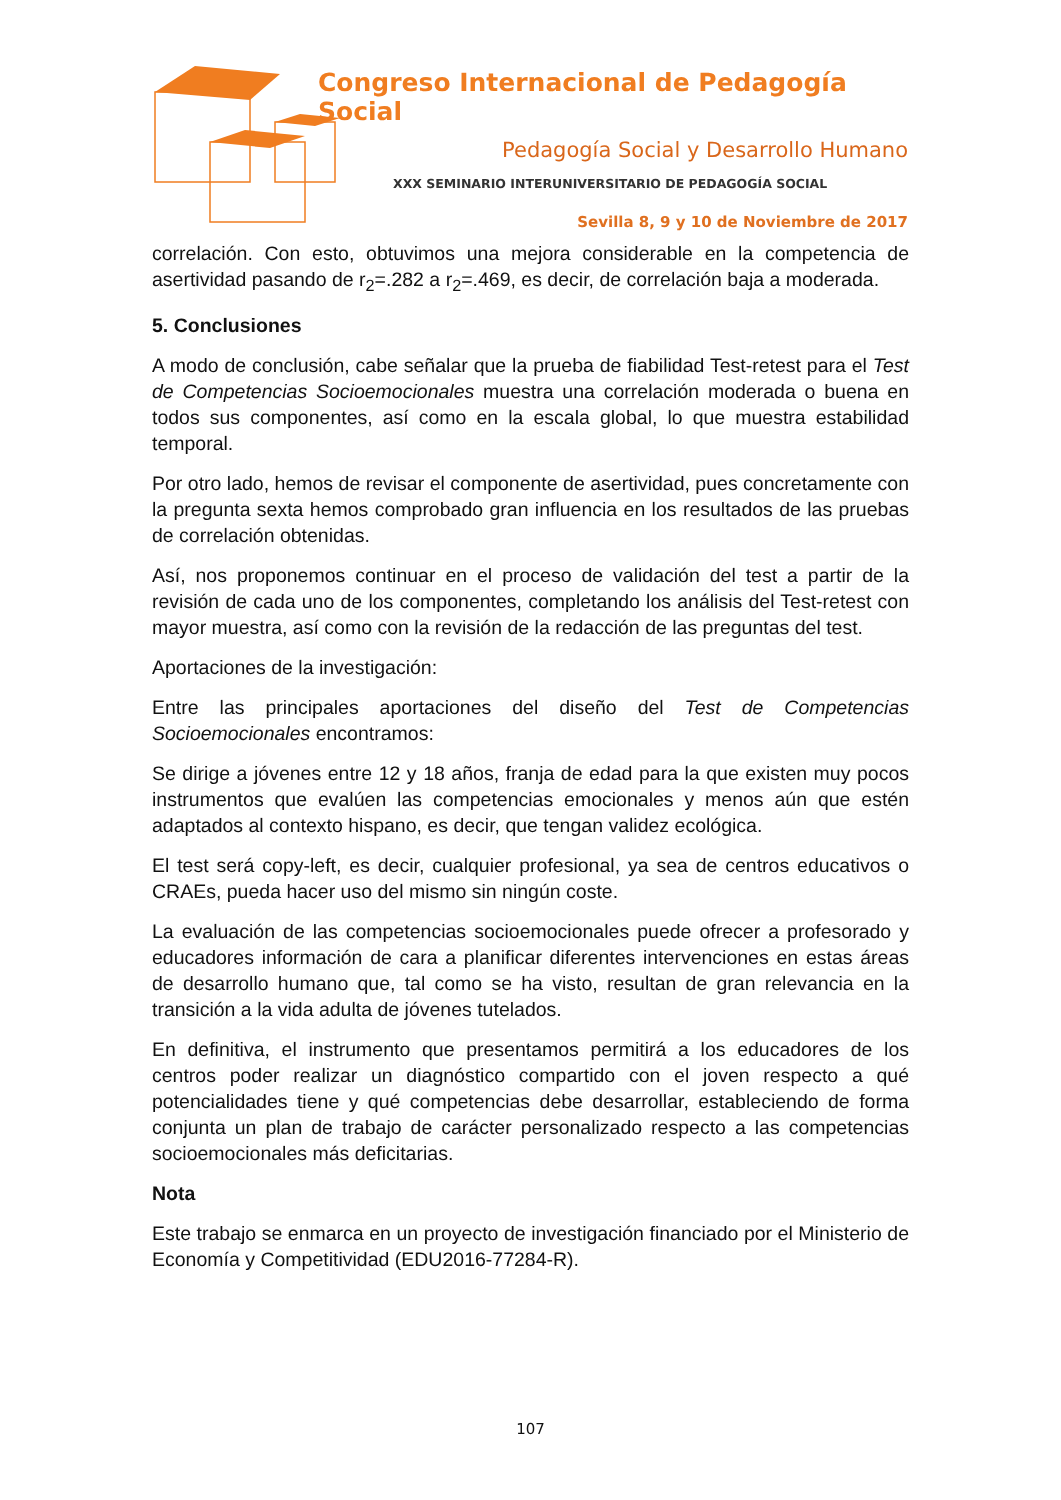Congreso Internacional de Pedagogía Social
Pedagogía Social y Desarrollo Humano
XXX SEMINARIO INTERUNIVERSITARIO DE PEDAGOGÍA SOCIAL
Sevilla 8, 9 y 10 de Noviembre de 2017
correlación. Con esto, obtuvimos una mejora considerable en la competencia de asertividad pasando de r<sub>2</sub>=.282 a r<sub>2</sub>=.469, es decir, de correlación baja a moderada.
5. Conclusiones
A modo de conclusión, cabe señalar que la prueba de fiabilidad Test-retest para el Test de Competencias Socioemocionales muestra una correlación moderada o buena en todos sus componentes, así como en la escala global, lo que muestra estabilidad temporal.
Por otro lado, hemos de revisar el componente de asertividad, pues concretamente con la pregunta sexta hemos comprobado gran influencia en los resultados de las pruebas de correlación obtenidas.
Así, nos proponemos continuar en el proceso de validación del test a partir de la revisión de cada uno de los componentes, completando los análisis del Test-retest con mayor muestra, así como con la revisión de la redacción de las preguntas del test.
Aportaciones de la investigación:
Entre las principales aportaciones del diseño del Test de Competencias Socioemocionales encontramos:
Se dirige a jóvenes entre 12 y 18 años, franja de edad para la que existen muy pocos instrumentos que evalúen las competencias emocionales y menos aún que estén adaptados al contexto hispano, es decir, que tengan validez ecológica.
El test será copy-left, es decir, cualquier profesional, ya sea de centros educativos o CRAEs, pueda hacer uso del mismo sin ningún coste.
La evaluación de las competencias socioemocionales puede ofrecer a profesorado y educadores información de cara a planificar diferentes intervenciones en estas áreas de desarrollo humano que, tal como se ha visto, resultan de gran relevancia en la transición a la vida adulta de jóvenes tutelados.
En definitiva, el instrumento que presentamos permitirá a los educadores de los centros poder realizar un diagnóstico compartido con el joven respecto a qué potencialidades tiene y qué competencias debe desarrollar, estableciendo de forma conjunta un plan de trabajo de carácter personalizado respecto a las competencias socioemocionales más deficitarias.
Nota
Este trabajo se enmarca en un proyecto de investigación financiado por el Ministerio de Economía y Competitividad (EDU2016-77284-R).
107